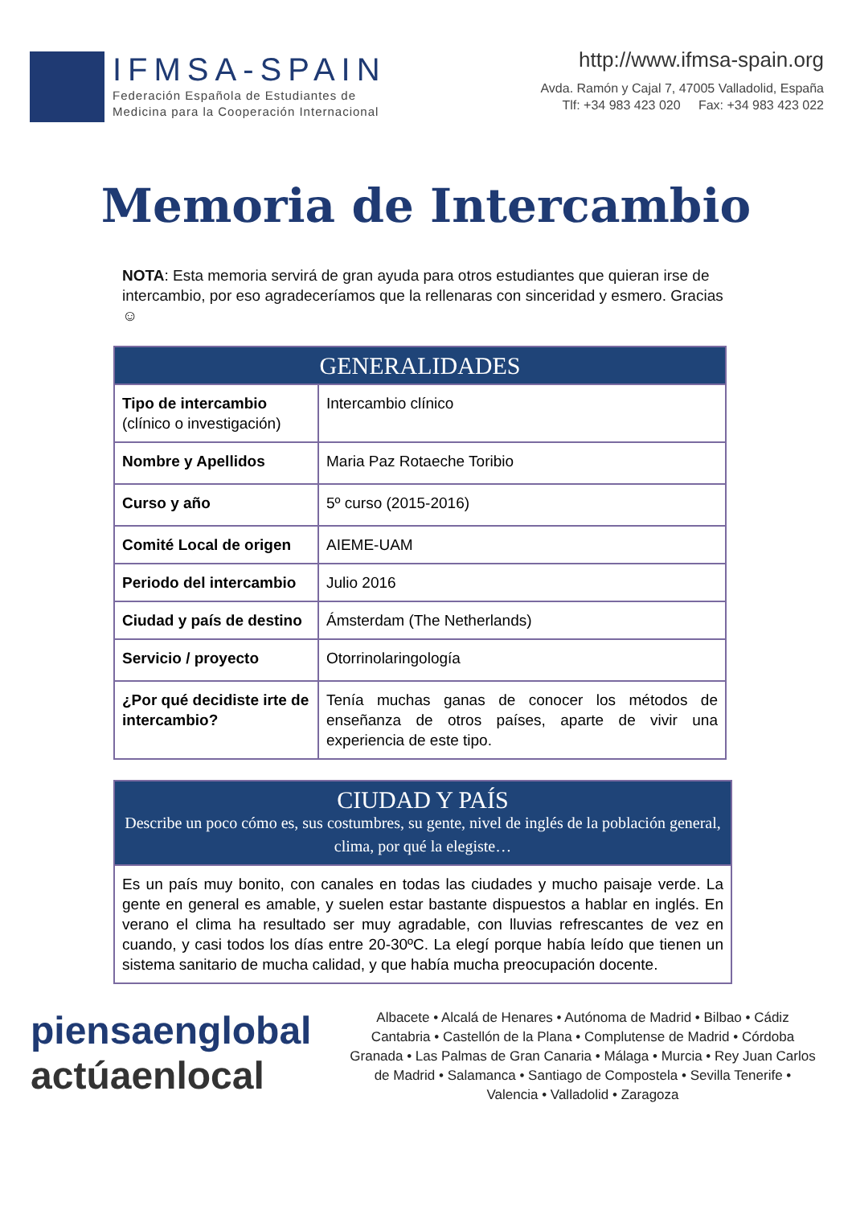IFMSA-SPAIN
Federación Española de Estudiantes de
Medicina para la Cooperación Internacional
http://www.ifmsa-spain.org
Avda. Ramón y Cajal 7, 47005 Valladolid, España
Tlf: +34 983 423 020 Fax: +34 983 423 022
Memoria de Intercambio
NOTA: Esta memoria servirá de gran ayuda para otros estudiantes que quieran irse de intercambio, por eso agradeceríamos que la rellenaras con sinceridad y esmero. Gracias ☺
| GENERALIDADES | |
| --- | --- |
| Tipo de intercambio (clínico o investigación) | Intercambio clínico |
| Nombre y Apellidos | Maria Paz Rotaeche Toribio |
| Curso y año | 5º curso (2015-2016) |
| Comité Local de origen | AIEME-UAM |
| Periodo del intercambio | Julio 2016 |
| Ciudad y país de destino | Ámsterdam (The Netherlands) |
| Servicio / proyecto | Otorrinolaringología |
| ¿Por qué decidiste irte de intercambio? | Tenía muchas ganas de conocer los métodos de enseñanza de otros países, aparte de vivir una experiencia de este tipo. |
| CIUDAD Y PAÍS Describe un poco cómo es, sus costumbres, su gente, nivel de inglés de la población general, clima, por qué la elegiste… |
| --- |
| Es un país muy bonito, con canales en todas las ciudades y mucho paisaje verde. La gente en general es amable, y suelen estar bastante dispuestos a hablar en inglés. En verano el clima ha resultado ser muy agradable, con lluvias refrescantes de vez en cuando, y casi todos los días entre 20-30ºC. La elegí porque había leído que tienen un sistema sanitario de mucha calidad, y que había mucha preocupación docente. |
piensaenglobal
actúaenlocal
Albacete • Alcalá de Henares • Autónoma de Madrid • Bilbao • Cádiz Cantabria • Castellón de la Plana • Complutense de Madrid • Córdoba Granada • Las Palmas de Gran Canaria • Málaga • Murcia • Rey Juan Carlos de Madrid • Salamanca • Santiago de Compostela • Sevilla Tenerife • Valencia • Valladolid • Zaragoza